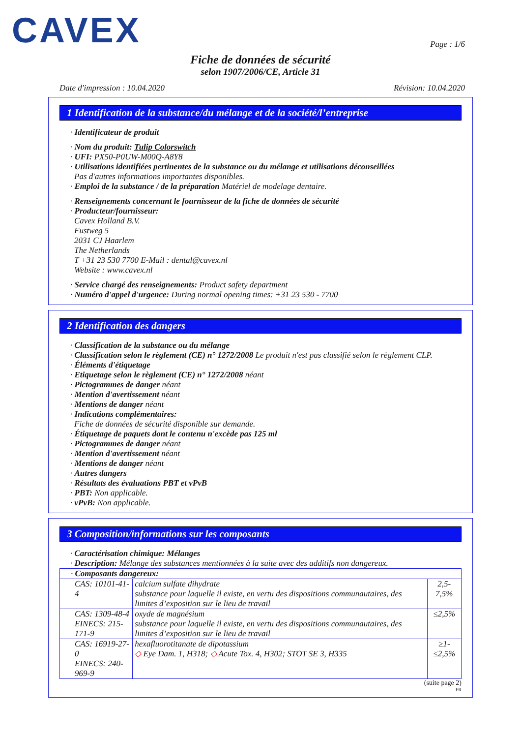CAVEX
Page : 1/6
Fiche de données de sécurité
selon 1907/2006/CE, Article 31
Date d'impression : 10.04.2020 Révision: 10.04.2020
1 Identification de la substance/du mélange et de la société/l’entreprise
· Identificateur de produit
· Nom du produit: Tulip Colorswitch
· UFI: PX50-P0UW-M00Q-A8Y8
· Utilisations identifiées pertinentes de la substance ou du mélange et utilisations déconseillées
Pas d'autres informations importantes disponibles.
· Emploi de la substance / de la préparation Matériel de modelage dentaire.
· Renseignements concernant le fournisseur de la fiche de données de sécurité
· Producteur/fournisseur:
Cavex Holland B.V.
Fustweg 5
2031 CJ Haarlem
The Netherlands
T +31 23 530 7700 E-Mail : dental@cavex.nl
Website : www.cavex.nl
· Service chargé des renseignements: Product safety department
· Numéro d'appel d'urgence: During normal opening times: +31 23 530 - 7700
2 Identification des dangers
· Classification de la substance ou du mélange
· Classification selon le règlement (CE) n° 1272/2008 Le produit n'est pas classifié selon le règlement CLP.
· Éléments d'étiquetage
· Etiquetage selon le règlement (CE) n° 1272/2008 néant
· Pictogrammes de danger néant
· Mention d'avertissement néant
· Mentions de danger néant
· Indications complémentaires:
Fiche de données de sécurité disponible sur demande.
· Étiquetage de paquets dont le contenu n'excède pas 125 ml
· Pictogrammes de danger néant
· Mention d'avertissement néant
· Mentions de danger néant
· Autres dangers
· Résultats des évaluations PBT et vPvB
· PBT: Non applicable.
· vPvB: Non applicable.
3 Composition/informations sur les composants
· Caractérisation chimique: Mélanges
· Description: Mélange des substances mentionnées à la suite avec des additifs non dangereux.
| · Composants dangereux: | | |
| CAS: 10101-41-4 | calcium sulfate dihydrate substance pour laquelle il existe, en vertu des dispositions communautaires, des limites d’exposition sur le lieu de travail | 2,5-7,5% |
| CAS: 1309-48-4 EINECS: 215-171-9 | oxyde de magnésium substance pour laquelle il existe, en vertu des dispositions communautaires, des limites d’exposition sur le lieu de travail | ≤2,5% |
| CAS: 16919-27-0 EINECS: 240-969-9 | hexafluorotitanate de dipotassium ◇ Eye Dam. 1, H318; ◇ Acute Tox. 4, H302; STOT SE 3, H335 | ≥1-≤2,5% |
(suite page 2)
FR